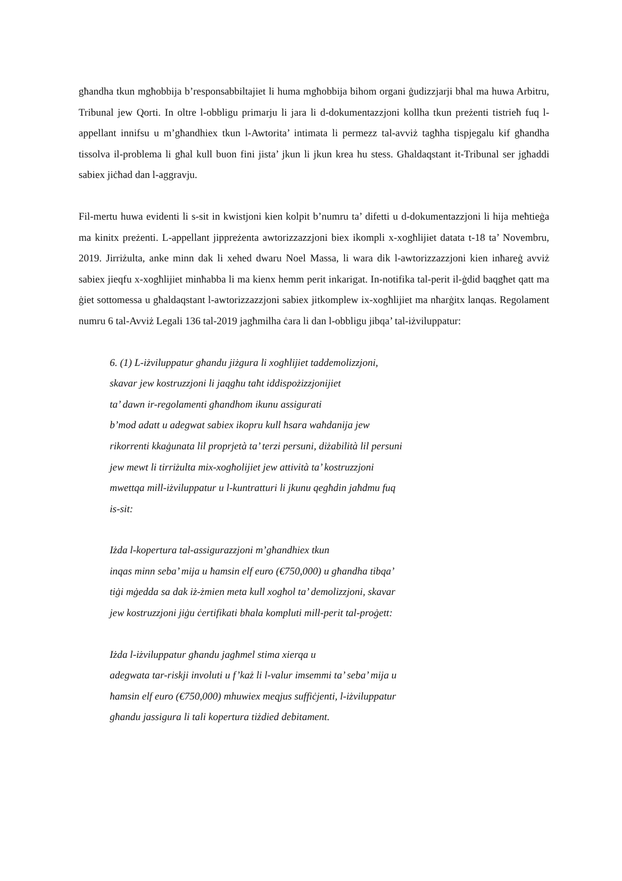għandha tkun mgħobbija b’responsabbiltajiet li huma mgħobbija bihom organi ġudizzjarji bħal ma huwa Arbitru, Tribunal jew Qorti. In oltre l-obbligu primarju li jara li d-dokumentazzjoni kollha tkun preżenti tistrieħ fuq l-appellant innifsu u m’għandhiex tkun l-Awtorita’ intimata li permezz tal-avviż tagħha tispjegalu kif għandha tissolva il-problema li għal kull buon fini jista’ jkun li jkun krea hu stess. Għaldaqstant it-Tribunal ser jgħaddi sabiex jiċħad dan l-aggravju.
Fil-mertu huwa evidenti li s-sit in kwistjoni kien kolpit b’numru ta’ difetti u d-dokumentazzjoni li hija meħtieġa ma kinitx preżenti. L-appellant jippreżenta awtorizzazzjoni biex ikompli x-xogħlijiet datata t-18 ta’ Novembru, 2019. Jirriżulta, anke minn dak li xehed dwaru Noel Massa, li wara dik l-awtorizzazzjoni kien inħareġ avviż sabiex jieqfu x-xogħlijiet minħabba li ma kienx hemm perit inkarigat. In-notifika tal-perit il-ġdid baqgħet qatt ma ġiet sottomessa u għaldaqstant l-awtorizzazzjoni sabiex jitkomplew ix-xogħlijiet ma nħarġitx lanqas. Regolament numru 6 tal-Avviż Legali 136 tal-2019 jagħmilha ċara li dan l-obbligu jibqa’ tal-iżviluppatur:
6. (1) L-iżviluppatur għandu jiżgura li xogħlijiet taddemolizzjoni,
skavar jew kostruzzjoni li jaqgħu taħt iddispożizzjonijiet
ta’ dawn ir-regolamenti għandhom ikunu assigurati
b’mod adatt u adegwat sabiex ikopru kull ħsara waħdanija jew
rikorrenti kkaġunata lil proprjetà ta’ terzi persuni, diżabilità lil persuni
jew mewt li tirriżulta mix-xogħolijiet jew attività ta’ kostruzzjoni
mwettqa mill-iżviluppatur u l-kuntratturi li jkunu qegħdin jaħdmu fuq
is-sit:
Iżda l-kopertura tal-assigurazzjoni m’għandhiex tkun
inqas minn seba’ mija u ħamsin elf euro (€750,000) u għandha tibqa’
tiġi mġedda sa dak iż-żmien meta kull xogħol ta’ demolizzjoni, skavar
jew kostruzzjoni jiġu ċertifikati bħala kompluti mill-perit tal-proġett:
Iżda l-iżviluppatur għandu jagħmel stima xierqa u
adegwata tar-riskji involuti u f’każ li l-valur imsemmi ta’ seba’ mija u
ħamsin elf euro (€750,000) mhuwiex meqjus suffiċjenti, l-iżviluppatur
għandu jassigura li tali kopertura tiżdied debitament.